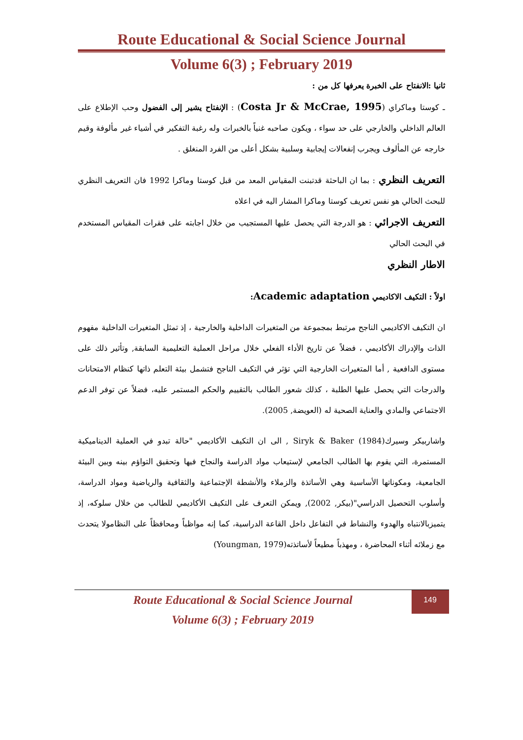Route Educational & Social Science Journal
Volume 6(3) ; February 2019
ثانيا :الانفتاح على الخبرة يعرفها كل من :
ـ كوستا وماكراي (Costa Jr & McCrae, 1995) : الإنفتاح يشير إلى الفضول وحب الإطلاع على العالم الداخلي والخارجي على حد سواء ، ويكون صاحبه غنياً بالخبرات وله رغبة التفكير في أشياء غير مألوفة وقيم خارجه عن المألوف ويجرب إنفعالات إيجابية وسلبية بشكل أعلى من الفرد المنغلق .
التعريف النظري : بما ان الباحثة قدتبنت المقياس المعد من قبل كوستا وماكرا 1992 فان التعريف النظري للبحث الحالي هو نفس تعريف كوستا وماكرا المشار اليه في اعلاه
التعريف الاجرائي : هو الدرجة التي يحصل عليها المستجيب من خلال اجابته على فقرات المقياس المستخدم في البحث الحالي
الاطار النظري
اولاً : التكيف الاكاديمي Academic adaptation:
ان التكيف الاكاديمي الناجح مرتبط بمجموعة من المتغيرات الداخلية والخارجية ، إذ تمثل المتغيرات الداخلية مفهوم الذات والإدراك الأكاديمي ، فضلاً عن تاريخ الأداء الفعلي خلال مراحل العملية التعليمية السابقة, وتأثير ذلك على مستوى الدافعية , أما المتغيرات الخارجية التي تؤثر في التكيف الناجح فتشمل بيئة التعلم ذاتها كنظام الامتحانات والدرجات التي يحصل عليها الطلبة ، كذلك شعور الطالب بالتقييم والحكم المستمر عليه، فضلاً عن توفر الدعم الاجتماعي والمادي والعناية الصحية له (العويضة, 2005).
واشاربيكر وسيرك(1984) Siryk & Baker , الى ان التكيف الأكاديمي "حالة تبدو في العملية الديناميكية المستمرة، التي يقوم بها الطالب الجامعي لإستيعاب مواد الدراسة والنجاح فيها وتحقيق التواؤم بينه وبين البيئة الجامعية، ومكوناتها الأساسية وهي الأساتذة والزملاء والأنشطة الإجتماعية والثقافية والرياضية ومواد الدراسة، وأسلوب التحصيل الدراسي"(بيكر, 2002), ويمكن التعرف على التكيف الأكاديمي للطالب من خلال سلوكه، إذ يتميزبالانتباه والهدوء والنشاط في التفاعل داخل القاعة الدراسية، كما إنه مواظباً ومحافظاً على النظاموﻻ يتحدث مع زملائه أثناء المحاضرة ، ومهذباً مطيعاً لأساتذته(Youngman, 1979)
Route Educational & Social Science Journal
Volume 6(3) ; February 2019
149